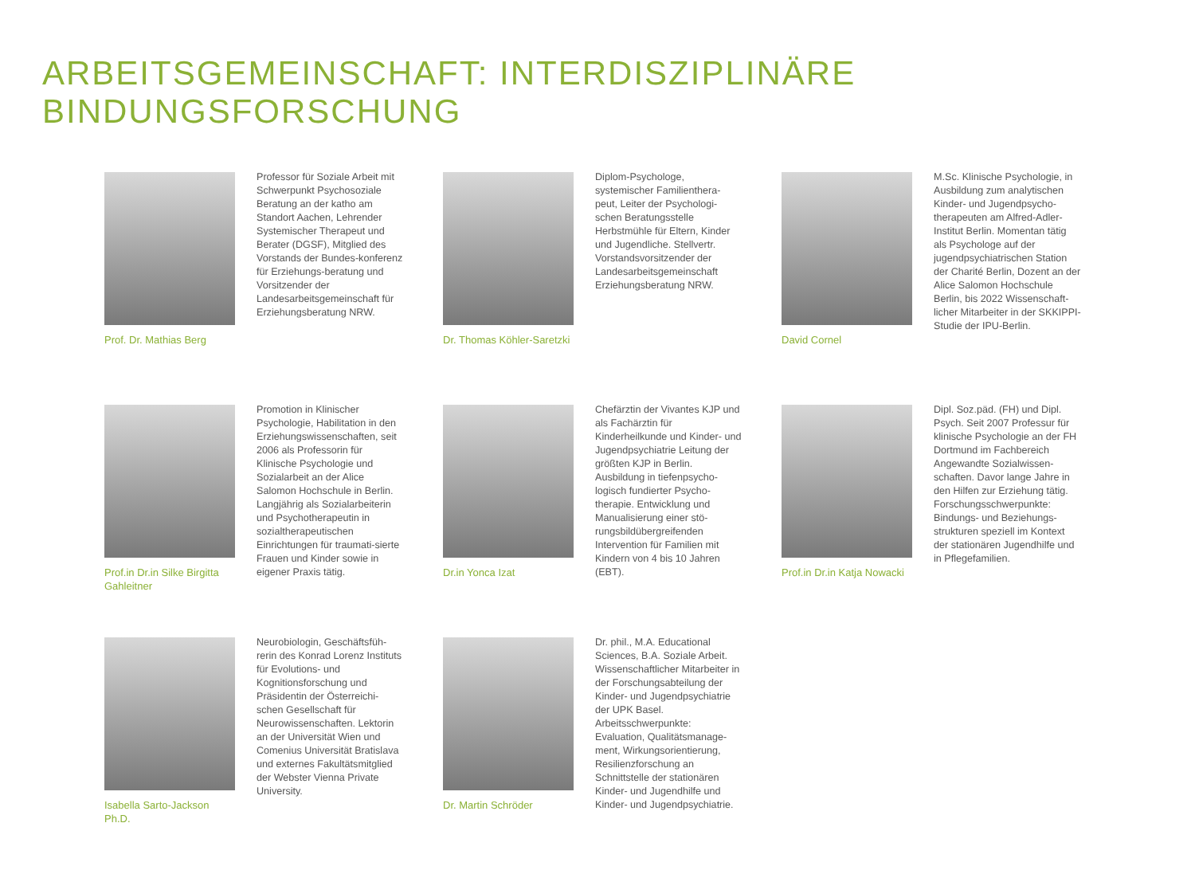ARBEITSGEMEINSCHAFT: INTERDISZIPLINÄRE BINDUNGSFORSCHUNG
Prof. Dr. Mathias Berg
Professor für Soziale Arbeit mit Schwerpunkt Psychosoziale Beratung an der katho am Standort Aachen, Lehrender Systemischer Therapeut und Berater (DGSF), Mitglied des Vorstands der Bundes-konferenz für Erziehungs-beratung und Vorsitzender der Landesarbeitsgemeinschaft für Erziehungsberatung NRW.
Dr. Thomas Köhler-Saretzki
Diplom-Psychologe, systemischer Familienthera-peut, Leiter der Psychologi-schen Beratungsstelle Herbstmühle für Eltern, Kinder und Jugendliche. Stellvertr. Vorstandsvorsitzender der Landesarbeitsgemeinschaft Erziehungsberatung NRW.
David Cornel
M.Sc. Klinische Psychologie, in Ausbildung zum analytischen Kinder- und Jugendpsycho-therapeuten am Alfred-Adler-Institut Berlin. Momentan tätig als Psychologe auf der jugendpsychiatrischen Station der Charité Berlin, Dozent an der Alice Salomon Hochschule Berlin, bis 2022 Wissenschaft-licher Mitarbeiter in der SKKIPPI-Studie der IPU-Berlin.
Prof.in Dr.in Silke Birgitta Gahleitner
Promotion in Klinischer Psychologie, Habilitation in den Erziehungswissenschaften, seit 2006 als Professorin für Klinische Psychologie und Sozialarbeit an der Alice Salomon Hochschule in Berlin. Langjährig als Sozialarbeiterin und Psychotherapeutin in sozialtherapeutischen Einrichtungen für traumati-sierte Frauen und Kinder sowie in eigener Praxis tätig.
Dr.in Yonca Izat
Chefärztin der Vivantes KJP und als Fachärztin für Kinderheilkunde und Kinder- und Jugendpsychiatrie Leitung der größten KJP in Berlin. Ausbildung in tiefenpsycho-logisch fundierter Psycho-therapie. Entwicklung und Manualisierung einer stö-rungsbildübergreifenden Intervention für Familien mit Kindern von 4 bis 10 Jahren (EBT).
Prof.in Dr.in Katja Nowacki
Dipl. Soz.päd. (FH) und Dipl. Psych. Seit 2007 Professur für klinische Psychologie an der FH Dortmund im Fachbereich Angewandte Sozialwissen-schaften. Davor lange Jahre in den Hilfen zur Erziehung tätig. Forschungsschwerpunkte: Bindungs- und Beziehungs-strukturen speziell im Kontext der stationären Jugendhilfe und in Pflegefamilien.
Isabella Sarto-Jackson Ph.D.
Neurobiologin, Geschäftsfüh-rerin des Konrad Lorenz Instituts für Evolutions- und Kognitionsforschung und Präsidentin der Österreichi-schen Gesellschaft für Neurowissenschaften. Lektorin an der Universität Wien und Comenius Universität Bratislava und externes Fakultätsmitglied der Webster Vienna Private University.
Dr. Martin Schröder
Dr. phil., M.A. Educational Sciences, B.A. Soziale Arbeit. Wissenschaftlicher Mitarbeiter in der Forschungsabteilung der Kinder- und Jugendpsychiatrie der UPK Basel. Arbeitsschwerpunkte: Evaluation, Qualitätsmanage-ment, Wirkungsorientierung, Resilienzforschung an Schnittstelle der stationären Kinder- und Jugendhilfe und Kinder- und Jugendpsychiatrie.